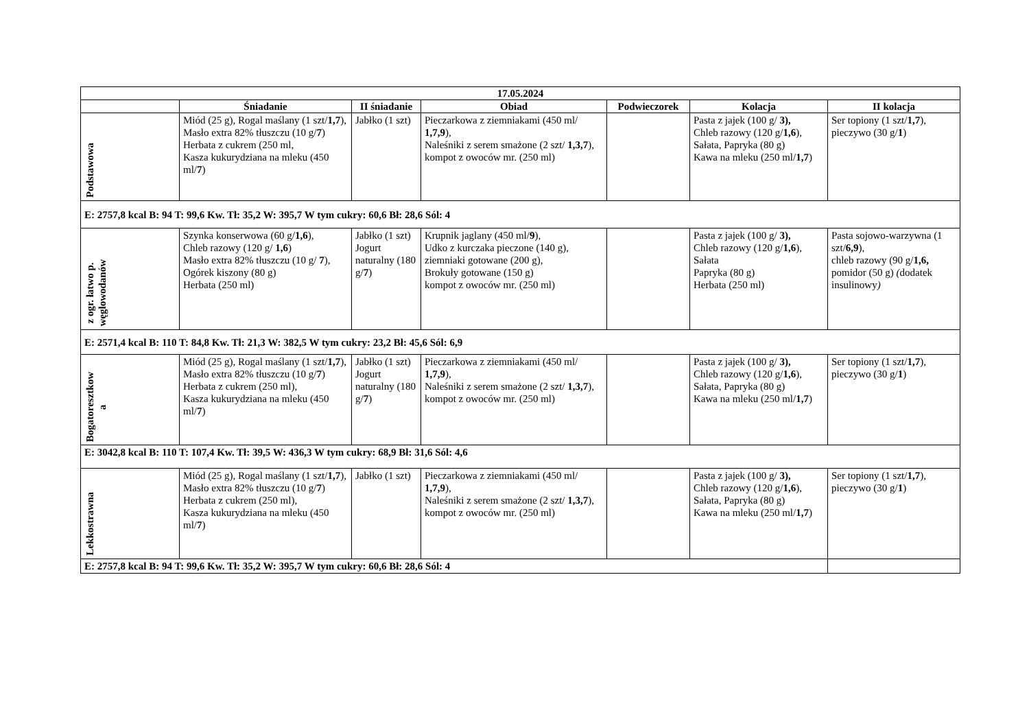| 17.05.2024 | | | | | | |
| --- | --- | --- | --- | --- | --- | --- |
| | Śniadanie | II śniadanie | Obiad | Podwieczorek | Kolacja | II kolacja |
| Podstawowa | Miód (25 g), Rogal maślany (1 szt/ 1,7 ), Masło extra 82% tłuszczu (10 g/ 7 ) Herbata z cukrem (250 ml, Kasza kukurydziana na mleku (450 ml/ 7 ) | Jabłko (1 szt) | Pieczarkowa z ziemniakami (450 ml/ 1,7,9 ), Naleśniki z serem smażone (2 szt/ 1,3,7 ), kompot z owoców mr. (250 ml) | | Pasta z jajek (100 g/ 3), Chleb razowy (120 g/ 1,6 ), Sałata, Papryka (80 g) Kawa na mleku (250 ml/ 1,7 ) | Ser topiony (1 szt/ 1,7 ), pieczywo (30 g/ 1 ) |
| E: 2757,8 kcal B: 94 T: 99,6 Kw. Tł: 35,2 W: 395,7 W tym cukry: 60,6 Bł: 28,6 Sól: 4 | | | | | | |
| z ogr. łatwo p. węglowodanów | Szynka konserwowa (60 g/ 1,6 ), Chleb razowy (120 g/ 1,6 ) Masło extra 82% tłuszczu (10 g/ 7 ), Ogórek kiszony (80 g) Herbata (250 ml) | Jabłko (1 szt) Jogurt naturalny (180 g/ 7 ) | Krupnik jaglany (450 ml/ 9 ), Udko z kurczaka pieczone (140 g), ziemniaki gotowane (200 g), Brokuły gotowane (150 g) kompot z owoców mr. (250 ml) | | Pasta z jajek (100 g/ 3), Chleb razowy (120 g/ 1,6 ), Sałata Papryka (80 g) Herbata (250 ml) | Pasta sojowo-warzywna (1 szt/ 6,9 ), chleb razowy (90 g/ 1,6, pomidor (50 g) ( dodatek insulinowy ) |
| E: 2571,4 kcal B: 110 T: 84,8 Kw. Tł: 21,3 W: 382,5 W tym cukry: 23,2 Bł: 45,6 Sól: 6,9 | | | | | | |
| Bogatoresztkow a | Miód (25 g), Rogal maślany (1 szt/ 1,7 ), Masło extra 82% tłuszczu (10 g/ 7 ) Herbata z cukrem (250 ml), Kasza kukurydziana na mleku (450 ml/ 7 ) | Jabłko (1 szt) Jogurt naturalny (180 g/ 7 ) | Pieczarkowa z ziemniakami (450 ml/ 1,7,9 ), Naleśniki z serem smażone (2 szt/ 1,3,7 ), kompot z owoców mr. (250 ml) | | Pasta z jajek (100 g/ 3), Chleb razowy (120 g/ 1,6 ), Sałata, Papryka (80 g) Kawa na mleku (250 ml/ 1,7 ) | Ser topiony (1 szt/ 1,7 ), pieczywo (30 g/ 1 ) |
| E: 3042,8 kcal B: 110 T: 107,4 Kw. Tł: 39,5 W: 436,3 W tym cukry: 68,9 Bł: 31,6 Sól: 4,6 | | | | | | |
| Lekkostrawna | Miód (25 g), Rogal maślany (1 szt/ 1,7 ), Masło extra 82% tłuszczu (10 g/ 7 ) Herbata z cukrem (250 ml), Kasza kukurydziana na mleku (450 ml/ 7 ) | Jabłko (1 szt) | Pieczarkowa z ziemniakami (450 ml/ 1,7,9 ), Naleśniki z serem smażone (2 szt/ 1,3,7 ), kompot z owoców mr. (250 ml) | | Pasta z jajek (100 g/ 3), Chleb razowy (120 g/ 1,6 ), Sałata, Papryka (80 g) Kawa na mleku (250 ml/ 1,7 ) | Ser topiony (1 szt/ 1,7 ), pieczywo (30 g/ 1 ) |
| E: 2757,8 kcal B: 94 T: 99,6 Kw. Tł: 35,2 W: 395,7 W tym cukry: 60,6 Bł: 28,6 Sól: 4 | | | | | | |